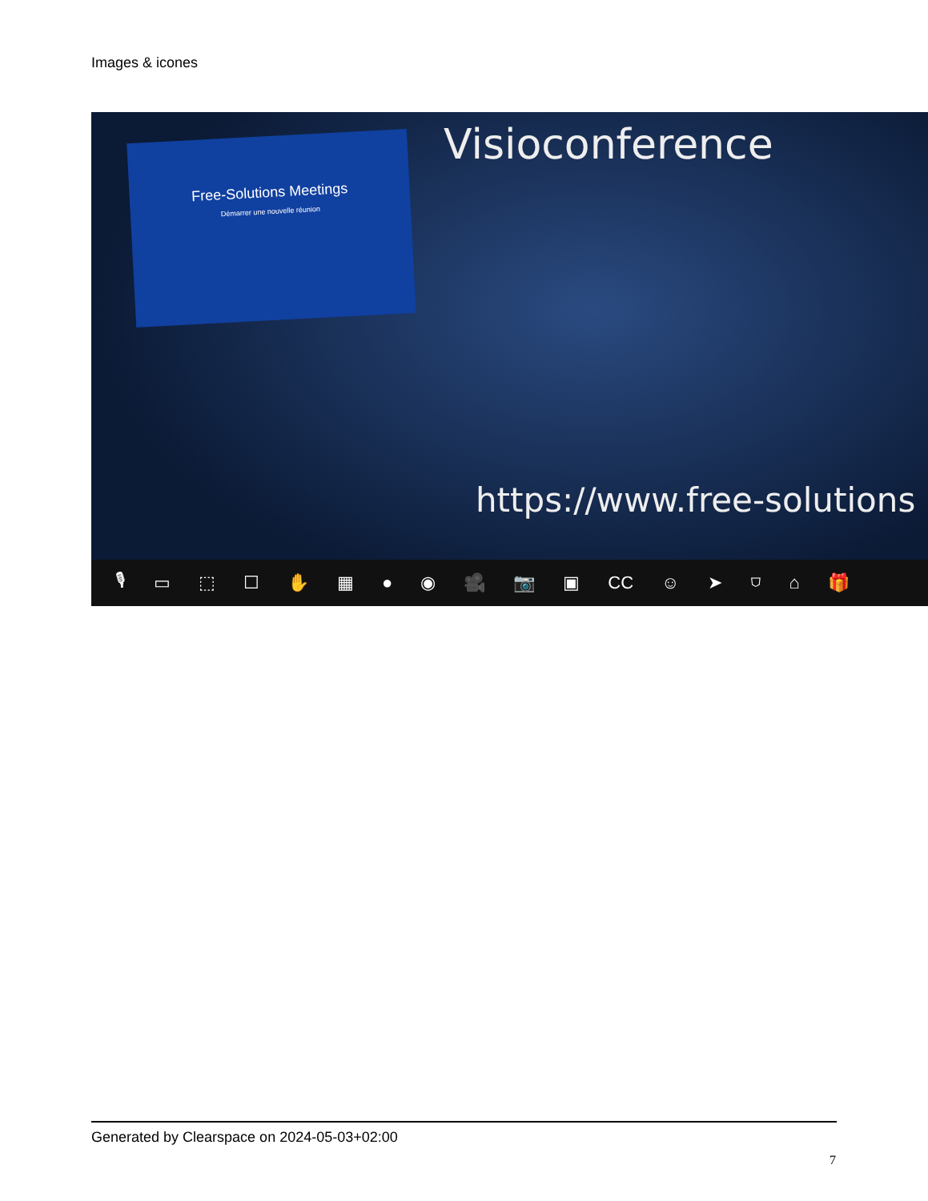Images & icones
Free-Solutions Meetings
Démarrer une nouvelle réunion
Visioconference
https://www.free-solutions
🎙 ▭ ⬚ ☐ ✋ ▦ ● ◉ 🎥 📷 ▣ CC ☺ ➤ ⛉ ⌂ 🎁
Generated by Clearspace on 2024-05-03+02:00
7